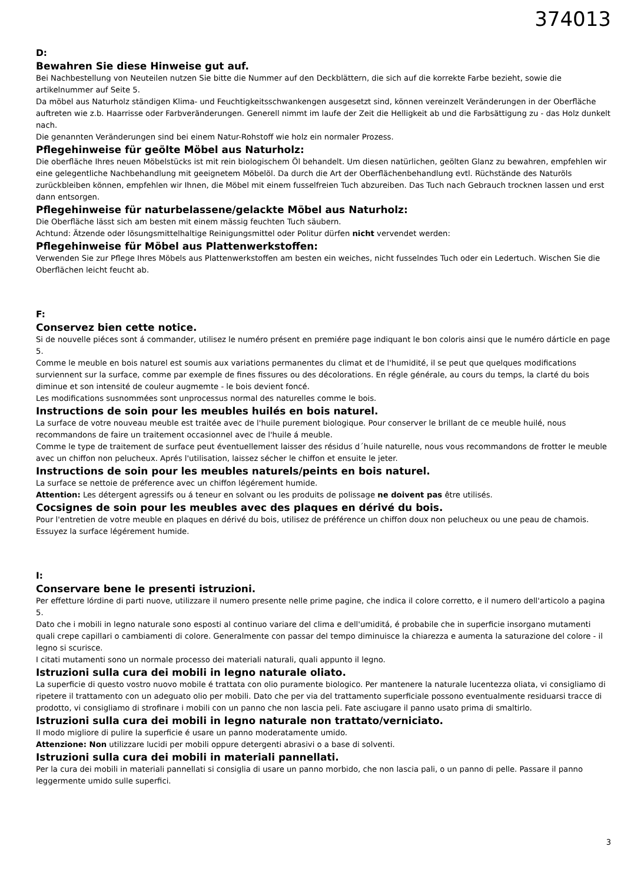374013
D:
Bewahren Sie diese Hinweise gut auf.
Bei Nachbestellung von Neuteilen nutzen Sie bitte die Nummer auf den Deckblättern, die sich auf die korrekte Farbe bezieht, sowie die artikelnummer auf Seite 5.
Da möbel aus Naturholz ständigen Klima- und Feuchtigkeitsschwankengen ausgesetzt sind, können vereinzelt Veränderungen in der Oberfläche auftreten wie z.b. Haarrisse oder Farbveränderungen. Generell nimmt im laufe der Zeit die Helligkeit ab und die Farbsättigung zu - das Holz dunkelt nach.
Die genannten Veränderungen sind bei einem Natur-Rohstoff wie holz ein normaler Prozess.
Pflegehinweise für geölte Möbel aus Naturholz:
Die oberfläche Ihres neuen Möbelstücks ist mit rein biologischem Öl behandelt. Um diesen natürlichen, geölten Glanz zu bewahren, empfehlen wir eine gelegentliche Nachbehandlung mit geeignetem Möbelöl. Da durch die Art der Oberflächenbehandlung evtl. Rüchstände des Naturöls zurückbleiben können, empfehlen wir Ihnen, die Möbel mit einem fusselfreien Tuch abzureiben. Das Tuch nach Gebrauch trocknen lassen und erst dann entsorgen.
Pflegehinweise für naturbelassene/gelackte Möbel aus Naturholz:
Die Oberfläche lässt sich am besten mit einem mässig feuchten Tuch säubern.
Achtund: Ätzende oder lösungsmittelhaltige Reinigungsmittel oder Politur dürfen nicht vervendet werden:
Pflegehinweise für Möbel aus Plattenwerkstoffen:
Verwenden Sie zur Pflege Ihres Möbels aus Plattenwerkstoffen am besten ein weiches, nicht fusselndes Tuch oder ein Ledertuch. Wischen Sie die Oberflächen leicht feucht ab.
F:
Conservez bien cette notice.
Si de nouvelle piéces sont á commander, utilisez le numéro présent en premiére page indiquant le bon coloris ainsi que le numéro dárticle en page 5.
Comme le meuble en bois naturel est soumis aux variations permanentes du climat et de l'humidité, il se peut que quelques modifications surviennent sur la surface, comme par exemple de fines fissures ou des décolorations. En régle générale, au cours du temps, la clarté du bois diminue et son intensité de couleur augmemte - le bois devient foncé.
Les modifications susnommées sont unprocessus normal des naturelles comme le bois.
Instructions de soin pour les meubles huilés en bois naturel.
La surface de votre nouveau meuble est traitée avec de l'huile purement biologique. Pour conserver le brillant de ce meuble huilé, nous recommandons de faire un traitement occasionnel avec de l'huile á meuble.
Comme le type de traitement de surface peut éventuellement laisser des résidus d´huile naturelle, nous vous recommandons de frotter le meuble avec un chiffon non pelucheux. Aprés l'utilisation, laissez sécher le chiffon et ensuite le jeter.
Instructions de soin pour les meubles naturels/peints en bois naturel.
La surface se nettoie de préference avec un chiffon légérement humide.
Attention: Les détergent agressifs ou á teneur en solvant ou les produits de polissage ne doivent pas être utilisés.
Cocsignes de soin pour les meubles avec des plaques en dérivé du bois.
Pour l'entretien de votre meuble en plaques en dérivé du bois, utilisez de préférence un chiffon doux non pelucheux ou une peau de chamois. Essuyez la surface légérement humide.
I:
Conservare bene le presenti istruzioni.
Per effetture lórdine di parti nuove, utilizzare il numero presente nelle prime pagine, che indica il colore corretto, e il numero dell'articolo a pagina 5.
Dato che i mobili in legno naturale sono esposti al continuo variare del clima e dell'umiditá, é probabile che in superficie insorgano mutamenti quali crepe capillari o cambiamenti di colore. Generalmente con passar del tempo diminuisce la chiarezza e aumenta la saturazione del colore - il legno si scurisce.
I citati mutamenti sono un normale processo dei materiali naturali, quali appunto il legno.
Istruzioni sulla cura dei mobili in legno naturale oliato.
La superficie di questo vostro nuovo mobile é trattata con olio puramente biologico. Per mantenere la naturale lucentezza oliata, vi consigliamo di ripetere il trattamento con un adeguato olio per mobili. Dato che per via del trattamento superficiale possono eventualmente residuarsi tracce di prodotto, vi consigliamo di strofinare i mobili con un panno che non lascia peli. Fate asciugare il panno usato prima di smaltirlo.
Istruzioni sulla cura dei mobili in legno naturale non trattato/verniciato.
Il modo migliore di pulire la superficie é usare un panno moderatamente umido.
Attenzione: Non utilizzare lucidi per mobili oppure detergenti abrasivi o a base di solventi.
Istruzioni sulla cura dei mobili in materiali pannellati.
Per la cura dei mobili in materiali pannellati si consiglia di usare un panno morbido, che non lascia pali, o un panno di pelle. Passare il panno leggermente umido sulle superfici.
3